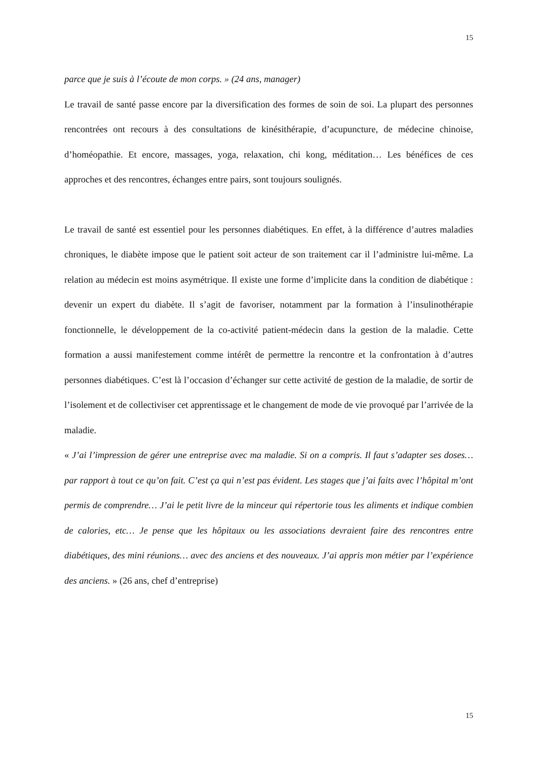15
parce que je suis à l’écoute de mon corps. » (24 ans, manager)
Le travail de santé passe encore par la diversification des formes de soin de soi. La plupart des personnes rencontrées ont recours à des consultations de kinésithérapie, d’acupuncture, de médecine chinoise, d’homéopathie. Et encore, massages, yoga, relaxation, chi kong, méditation… Les bénéfices de ces approches et des rencontres, échanges entre pairs, sont toujours soulignés.
Le travail de santé est essentiel pour les personnes diabétiques. En effet, à la différence d’autres maladies chroniques, le diabète impose que le patient soit acteur de son traitement car il l’administre lui-même. La relation au médecin est moins asymétrique. Il existe une forme d’implicite dans la condition de diabétique : devenir un expert du diabète. Il s’agit de favoriser, notamment par la formation à l’insulinothérapie fonctionnelle, le développement de la co-activité patient-médecin dans la gestion de la maladie. Cette formation a aussi manifestement comme intérêt de permettre la rencontre et la confrontation à d’autres personnes diabétiques. C’est là l’occasion d’échanger sur cette activité de gestion de la maladie, de sortir de l’isolement et de collectiviser cet apprentissage et le changement de mode de vie provoqué par l’arrivée de la maladie.
« J’ai l’impression de gérer une entreprise avec ma maladie. Si on a compris. Il faut s’adapter ses doses… par rapport à tout ce qu’on fait. C’est ça qui n’est pas évident. Les stages que j’ai faits avec l’hôpital m’ont permis de comprendre… J’ai le petit livre de la minceur qui répertorie tous les aliments et indique combien de calories, etc… Je pense que les hôpitaux ou les associations devraient faire des rencontres entre diabétiques, des mini réunions… avec des anciens et des nouveaux. J’ai appris mon métier par l’expérience des anciens. » (26 ans, chef d’entreprise)
15